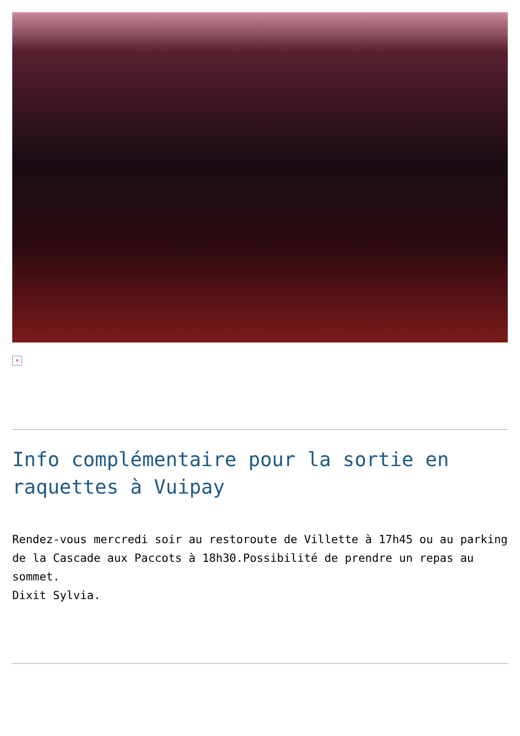×
Info complémentaire pour la sortie en raquettes à Vuipay
Rendez-vous mercredi soir au restoroute de Villette à 17h45 ou au parking de la Cascade aux Paccots à 18h30.Possibilité de prendre un repas au sommet.
Dixit Sylvia.